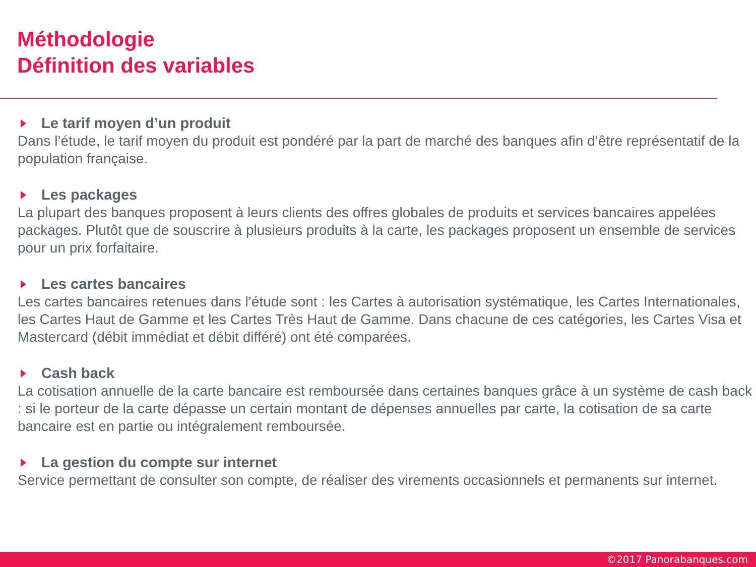Méthodologie
Définition des variables
Le tarif moyen d’un produit
Dans l’étude, le tarif moyen du produit est pondéré par la part de marché des banques afin d’être représentatif de la population française.
Les packages
La plupart des banques proposent à leurs clients des offres globales de produits et services bancaires appelées packages. Plutôt que de souscrire à plusieurs produits à la carte, les packages proposent un ensemble de services pour un prix forfaitaire.
Les cartes bancaires
Les cartes bancaires retenues dans l’étude sont : les Cartes à autorisation systématique, les Cartes Internationales, les Cartes Haut de Gamme et les Cartes Très Haut de Gamme. Dans chacune de ces catégories, les Cartes Visa et Mastercard (débit immédiat et débit différé) ont été comparées.
Cash back
La cotisation annuelle de la carte bancaire est remboursée dans certaines banques grâce à un système de cash back : si le porteur de la carte dépasse un certain montant de dépenses annuelles par carte, la cotisation de sa carte bancaire est en partie ou intégralement remboursée.
La gestion du compte sur internet
Service permettant de consulter son compte, de réaliser des virements occasionnels et permanents sur internet.
©2017 Panorabanques.com